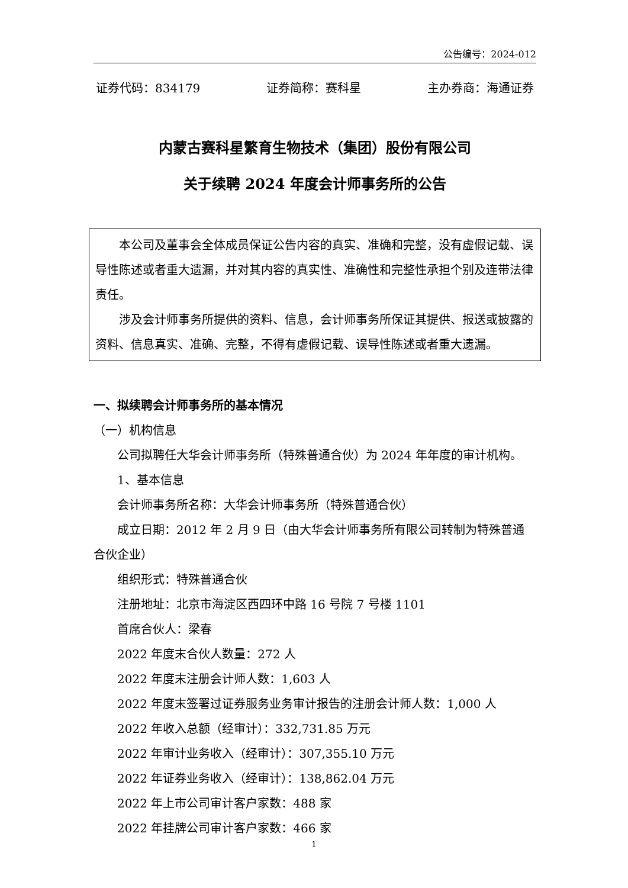公告编号：2024-012
证券代码：834179 证券简称：赛科星 主办券商：海通证券
内蒙古赛科星繁育生物技术（集团）股份有限公司
关于续聘 2024 年度会计师事务所的公告
本公司及董事会全体成员保证公告内容的真实、准确和完整，没有虚假记载、误导性陈述或者重大遗漏，并对其内容的真实性、准确性和完整性承担个别及连带法律责任。
涉及会计师事务所提供的资料、信息，会计师事务所保证其提供、报送或披露的资料、信息真实、准确、完整，不得有虚假记载、误导性陈述或者重大遗漏。
一、拟续聘会计师事务所的基本情况
（一）机构信息
公司拟聘任大华会计师事务所（特殊普通合伙）为 2024 年年度的审计机构。
1、基本信息
会计师事务所名称：大华会计师事务所（特殊普通合伙）
成立日期：2012 年 2 月 9 日（由大华会计师事务所有限公司转制为特殊普通合伙企业）
组织形式：特殊普通合伙
注册地址：北京市海淀区西四环中路 16 号院 7 号楼 1101
首席合伙人：梁春
2022 年度末合伙人数量：272 人
2022 年度末注册会计师人数：1,603 人
2022 年度末签署过证券服务业务审计报告的注册会计师人数：1,000 人
2022 年收入总额（经审计）：332,731.85 万元
2022 年审计业务收入（经审计）：307,355.10 万元
2022 年证券业务收入（经审计）：138,862.04 万元
2022 年上市公司审计客户家数：488 家
2022 年挂牌公司审计客户家数：466 家
1